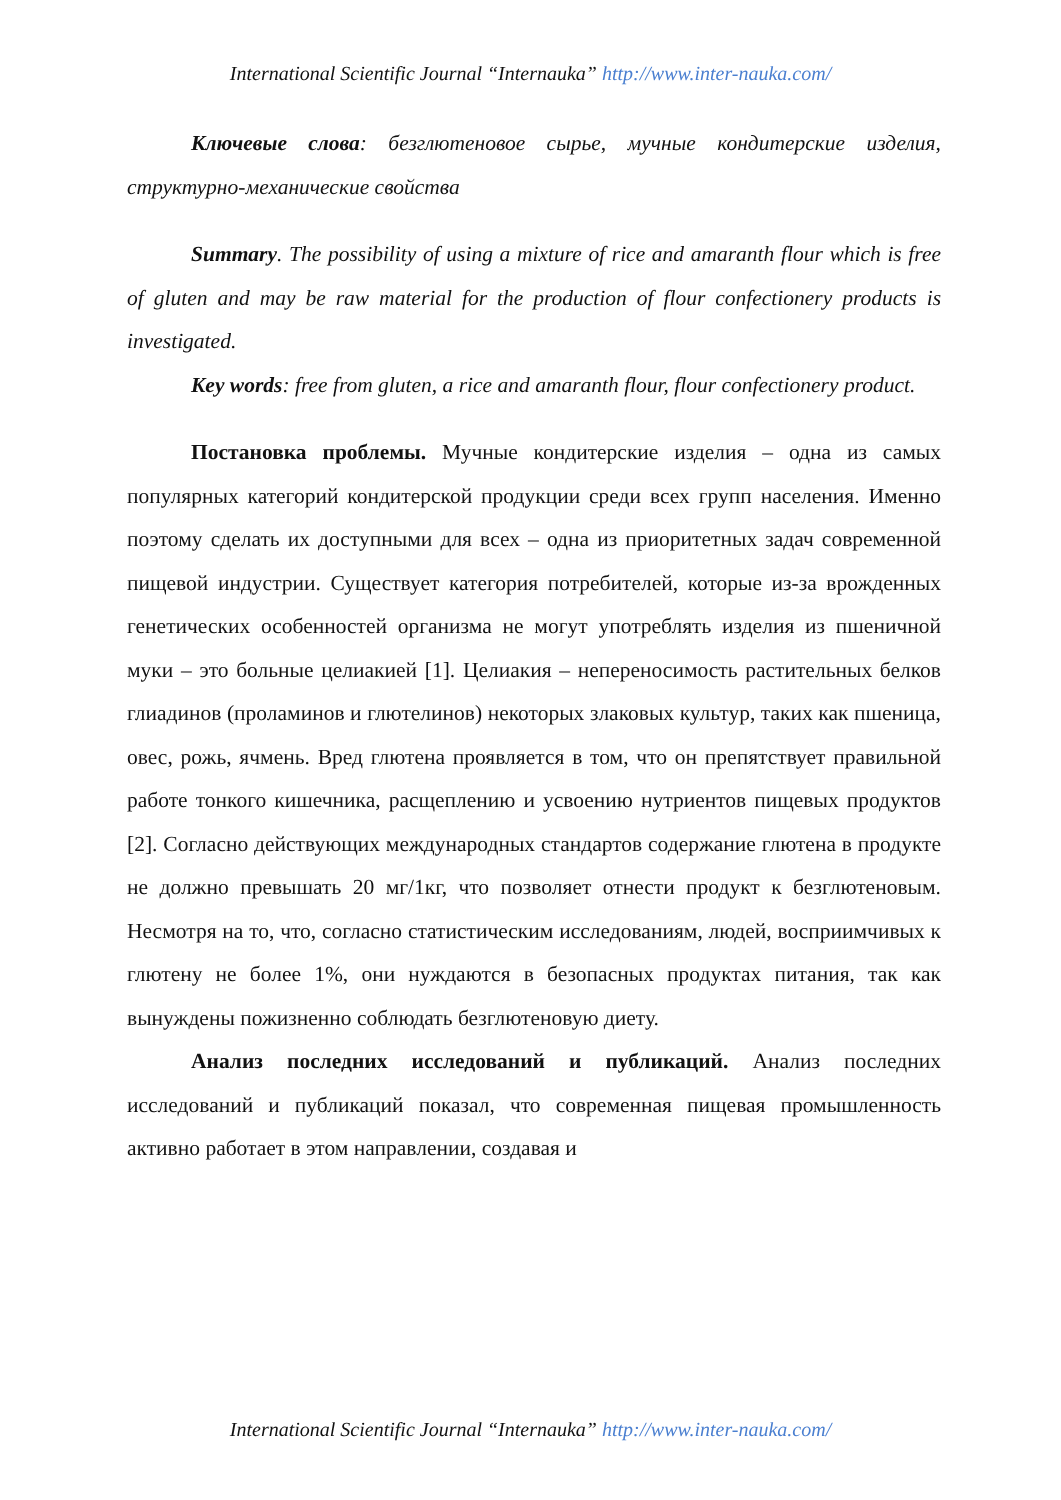International Scientific Journal “Internauka” http://www.inter-nauka.com/
Ключевые слова: безглютеновое сырье, мучные кондитерские изделия, структурно-механические свойства
Summary. The possibility of using a mixture of rice and amaranth flour which is free of gluten and may be raw material for the production of flour confectionery products is investigated.
Key words: free from gluten, a rice and amaranth flour, flour confectionery product.
Постановка проблемы. Мучные кондитерские изделия – одна из самых популярных категорий кондитерской продукции среди всех групп населения. Именно поэтому сделать их доступными для всех – одна из приоритетных задач современной пищевой индустрии. Существует категория потребителей, которые из-за врожденных генетических особенностей организма не могут употреблять изделия из пшеничной муки – это больные целиакией [1]. Целиакия – непереносимость растительных белков глиадинов (проламинов и глютелинов) некоторых злаковых культур, таких как пшеница, овес, рожь, ячмень. Вред глютена проявляется в том, что он препятствует правильной работе тонкого кишечника, расщеплению и усвоению нутриентов пищевых продуктов [2]. Согласно действующих международных стандартов содержание глютена в продукте не должно превышать 20 мг/1кг, что позволяет отнести продукт к безглютеновым. Несмотря на то, что, согласно статистическим исследованиям, людей, восприимчивых к глютену не более 1%, они нуждаются в безопасных продуктах питания, так как вынуждены пожизненно соблюдать безглютеновую диету.
Анализ последних исследований и публикаций. Анализ последних исследований и публикаций показал, что современная пищевая промышленность активно работает в этом направлении, создавая и
International Scientific Journal “Internauka” http://www.inter-nauka.com/